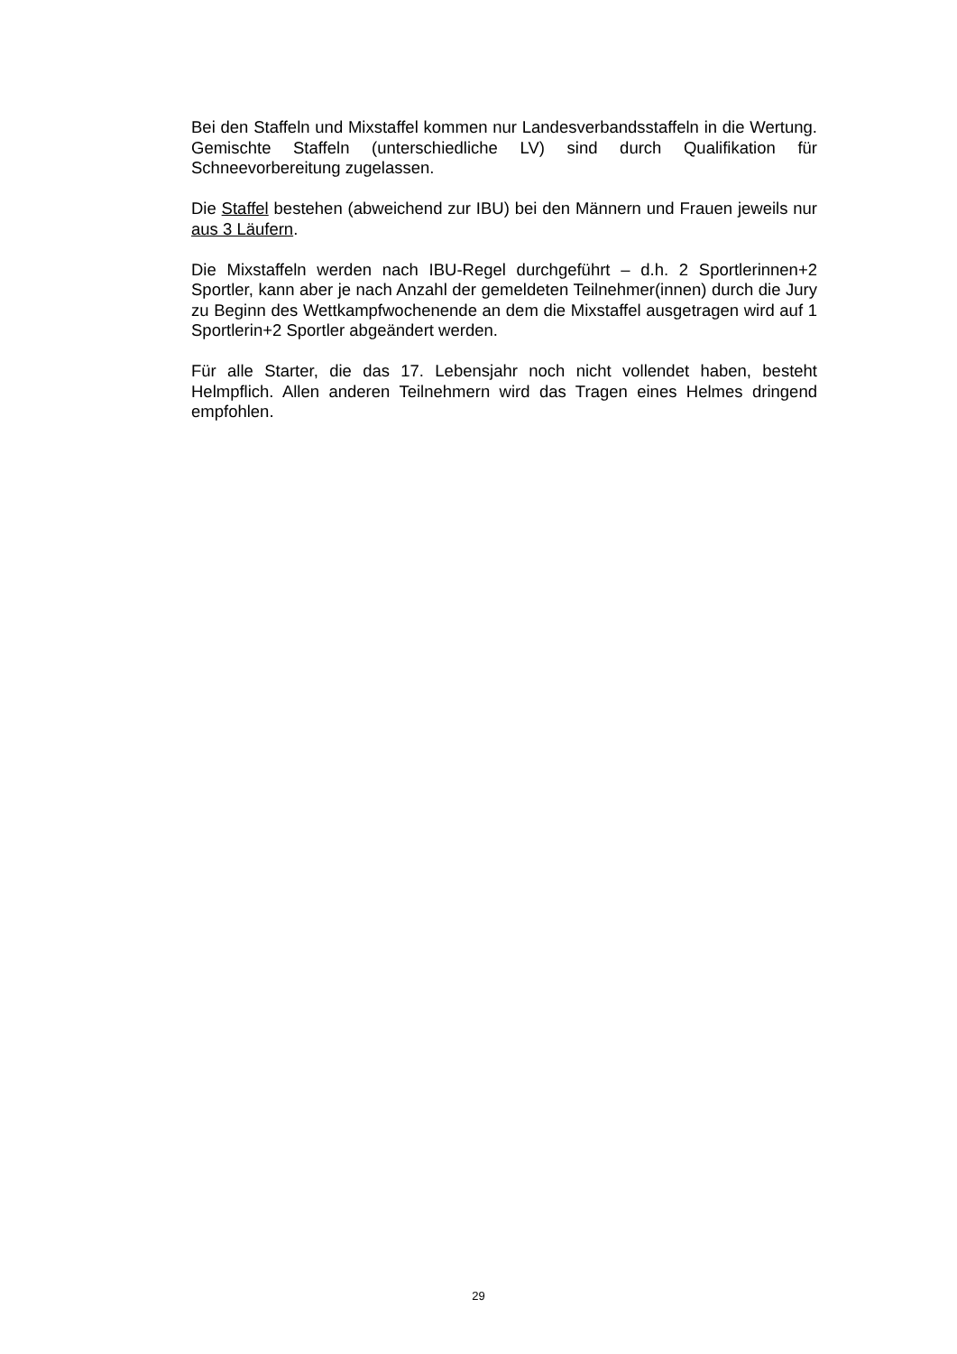Bei den Staffeln und Mixstaffel kommen nur Landesverbandsstaffeln in die Wertung. Gemischte Staffeln (unterschiedliche LV) sind durch Qualifikation für Schneevorbereitung zugelassen.
Die Staffel bestehen (abweichend zur IBU) bei den Männern und Frauen jeweils nur aus 3 Läufern.
Die Mixstaffeln werden nach IBU-Regel durchgeführt – d.h. 2 Sportlerinnen+2 Sportler, kann aber je nach Anzahl der gemeldeten Teilnehmer(innen) durch die Jury zu Beginn des Wettkampfwochenende an dem die Mixstaffel ausgetragen wird auf 1 Sportlerin+2 Sportler abgeändert werden.
Für alle Starter, die das 17. Lebensjahr noch nicht vollendet haben, besteht Helmpflich. Allen anderen Teilnehmern wird das Tragen eines Helmes dringend empfohlen.
29